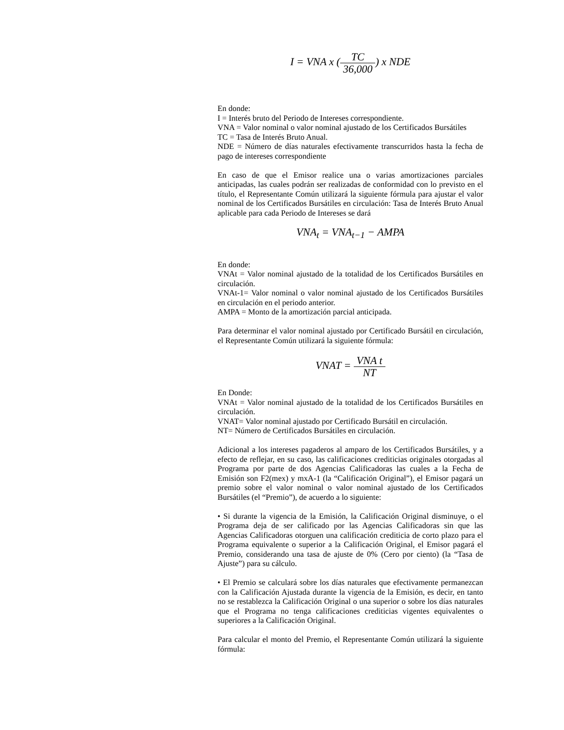I = VNA x (TC 36,000) x NDE
En donde:
I = Interés bruto del Periodo de Intereses correspondiente.
VNA = Valor nominal o valor nominal ajustado de los Certificados Bursátiles
TC = Tasa de Interés Bruto Anual.
NDE = Número de días naturales efectivamente transcurridos hasta la fecha de pago de intereses correspondiente
En caso de que el Emisor realice una o varias amortizaciones parciales anticipadas, las cuales podrán ser realizadas de conformidad con lo previsto en el título, el Representante Común utilizará la siguiente fórmula para ajustar el valor nominal de los Certificados Bursátiles en circulación: Tasa de Interés Bruto Anual aplicable para cada Periodo de Intereses se dará
VNA<sub>t</sub> = VNA<sub>t−1</sub> − AMPA
En donde:
VNAt = Valor nominal ajustado de la totalidad de los Certificados Bursátiles en circulación.
VNAt-1= Valor nominal o valor nominal ajustado de los Certificados Bursátiles en circulación en el periodo anterior.
AMPA = Monto de la amortización parcial anticipada.
Para determinar el valor nominal ajustado por Certificado Bursátil en circulación, el Representante Común utilizará la siguiente fórmula:
VNAT = VNA t NT
En Donde:
VNAt = Valor nominal ajustado de la totalidad de los Certificados Bursátiles en circulación.
VNAT= Valor nominal ajustado por Certificado Bursátil en circulación.
NT= Número de Certificados Bursátiles en circulación.
Adicional a los intereses pagaderos al amparo de los Certificados Bursátiles, y a efecto de reflejar, en su caso, las calificaciones crediticias originales otorgadas al Programa por parte de dos Agencias Calificadoras las cuales a la Fecha de Emisión son F2(mex) y mxA-1 (la “Calificación Original”), el Emisor pagará un premio sobre el valor nominal o valor nominal ajustado de los Certificados Bursátiles (el “Premio”), de acuerdo a lo siguiente:
• Si durante la vigencia de la Emisión, la Calificación Original disminuye, o el Programa deja de ser calificado por las Agencias Calificadoras sin que las Agencias Calificadoras otorguen una calificación crediticia de corto plazo para el Programa equivalente o superior a la Calificación Original, el Emisor pagará el Premio, considerando una tasa de ajuste de 0% (Cero por ciento) (la “Tasa de Ajuste”) para su cálculo.
• El Premio se calculará sobre los días naturales que efectivamente permanezcan con la Calificación Ajustada durante la vigencia de la Emisión, es decir, en tanto no se restablezca la Calificación Original o una superior o sobre los días naturales que el Programa no tenga calificaciones crediticias vigentes equivalentes o superiores a la Calificación Original.
Para calcular el monto del Premio, el Representante Común utilizará la siguiente fórmula: